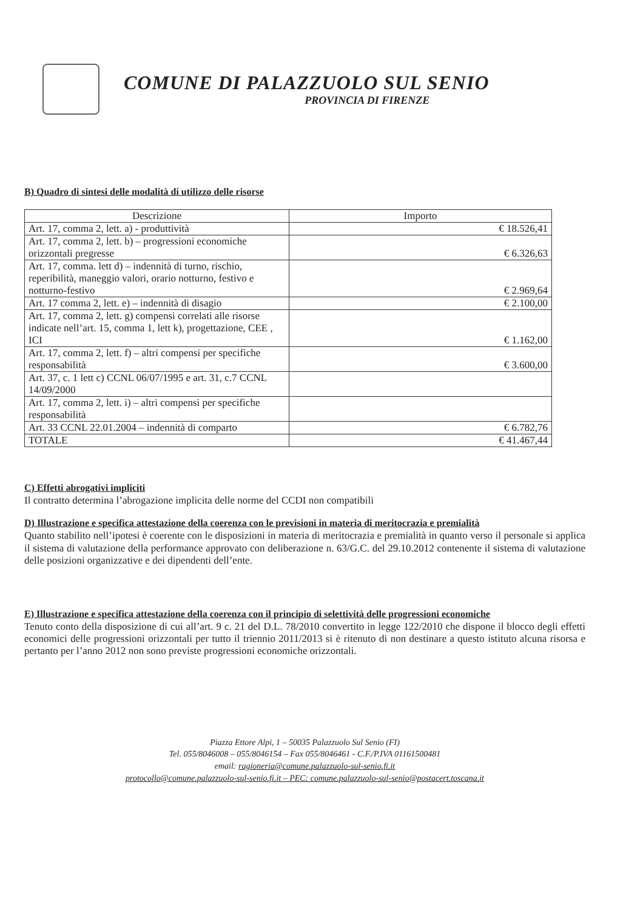COMUNE DI PALAZZUOLO SUL SENIO
PROVINCIA DI FIRENZE
B) Quadro di sintesi delle modalità di utilizzo delle risorse
| Descrizione | Importo |
| --- | --- |
| Art. 17, comma 2, lett. a) - produttività | € 18.526,41 |
| Art. 17, comma 2, lett. b) – progressioni economiche orizzontali pregresse | € 6.326,63 |
| Art. 17, comma. lett d) – indennità di turno, rischio, reperibilità, maneggio valori, orario notturno, festivo e notturno-festivo | € 2.969,64 |
| Art. 17 comma 2, lett. e) – indennità di disagio | € 2.100,00 |
| Art. 17, comma 2, lett. g) compensi correlati alle risorse indicate nell’art. 15, comma 1, lett k), progettazione, CEE , ICI | € 1.162,00 |
| Art. 17, comma 2, lett. f) – altri compensi per specifiche responsabilità | € 3.600,00 |
| Art. 37, c. 1 lett c) CCNL 06/07/1995 e art. 31, c.7 CCNL 14/09/2000 | |
| Art. 17, comma 2, lett. i) – altri compensi per specifiche responsabilità | |
| Art. 33 CCNL 22.01.2004 – indennità di comparto | € 6.782,76 |
| TOTALE | € 41.467,44 |
C) Effetti abrogativi impliciti
Il contratto determina l’abrogazione implicita delle norme del CCDI non compatibili
D) Illustrazione e specifica attestazione della coerenza con le previsioni in materia di meritocrazia e premialità
Quanto stabilito nell’ipotesi è coerente con le disposizioni in materia di meritocrazia e premialità in quanto verso il personale si applica il sistema di valutazione della performance approvato con deliberazione n. 63/G.C. del 29.10.2012 contenente il sistema di valutazione delle posizioni organizzative e dei dipendenti dell’ente.
E) Illustrazione e specifica attestazione della coerenza con il principio di selettività delle progressioni economiche
Tenuto conto della disposizione di cui all’art. 9 c. 21 del D.L. 78/2010 convertito in legge 122/2010 che dispone il blocco degli effetti economici delle progressioni orizzontali per tutto il triennio 2011/2013 si è ritenuto di non destinare a questo istituto alcuna risorsa e pertanto per l’anno 2012 non sono previste progressioni economiche orizzontali.
Piazza Ettore Alpi, 1 – 50035 Palazzuolo Sul Senio (FI)
Tel. 055/8046008 – 055/8046154 – Fax 055/8046461 - C.F./P.IVA 01161500481
email: ragioneria@comune.palazzuolo-sul-senio.fi.it
protocollo@comune.palazzuolo-sul-senio.fi.it – PEC: comune.palazzuolo-sul-senio@postacert.toscana.it